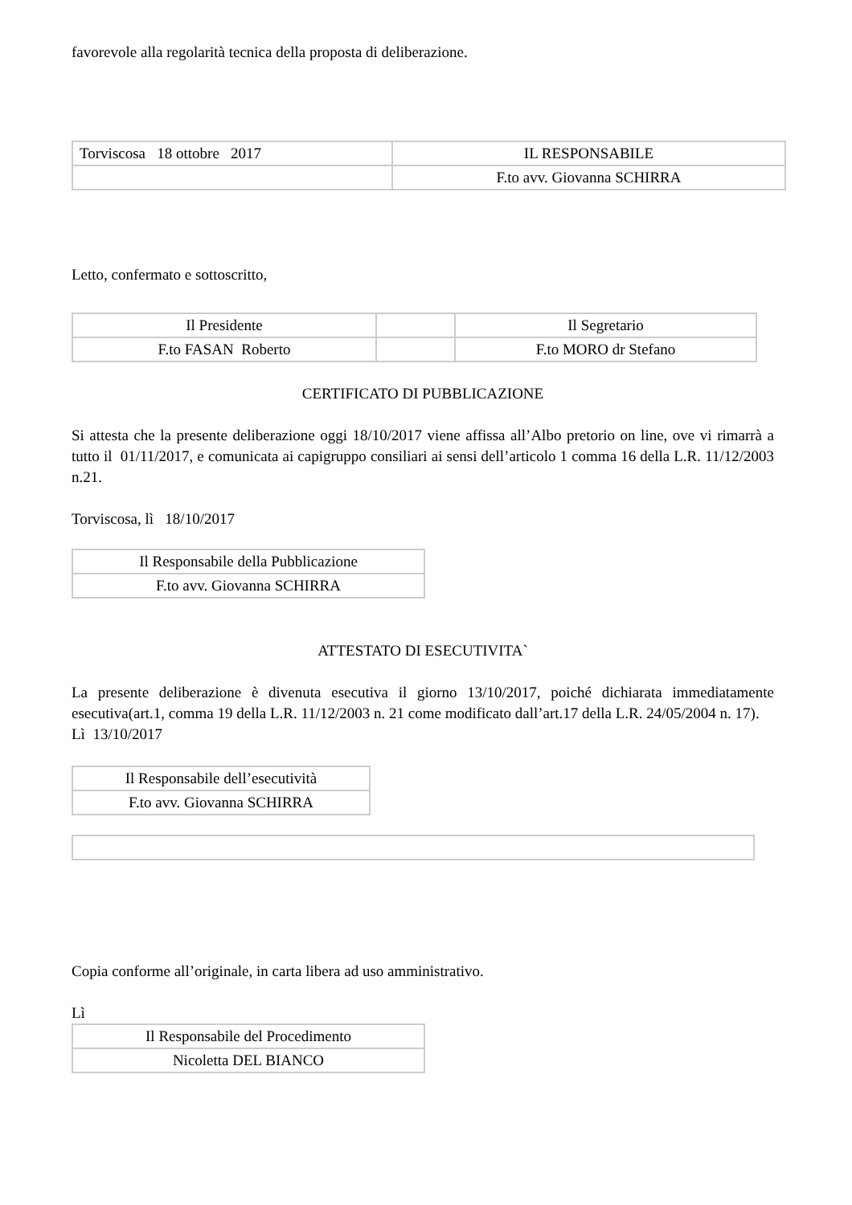favorevole alla regolarità tecnica della proposta di deliberazione.
| Torviscosa 18 ottobre 2017 | IL RESPONSABILE |
| | F.to avv. Giovanna SCHIRRA |
Letto, confermato e sottoscritto,
| Il Presidente | | Il Segretario |
| F.to FASAN Roberto | | F.to MORO dr Stefano |
CERTIFICATO DI PUBBLICAZIONE
Si attesta che la presente deliberazione oggi 18/10/2017 viene affissa all’Albo pretorio on line, ove vi rimarrà a tutto il 01/11/2017, e comunicata ai capigruppo consiliari ai sensi dell’articolo 1 comma 16 della L.R. 11/12/2003 n.21.
Torviscosa, lì 18/10/2017
| Il Responsabile della Pubblicazione |
| F.to avv. Giovanna SCHIRRA |
ATTESTATO DI ESECUTIVITA`
La presente deliberazione è divenuta esecutiva il giorno 13/10/2017, poiché dichiarata immediatamente esecutiva(art.1, comma 19 della L.R. 11/12/2003 n. 21 come modificato dall’art.17 della L.R. 24/05/2004 n. 17).
Lì 13/10/2017
| Il Responsabile dell’esecutività |
| F.to avv. Giovanna SCHIRRA |
Copia conforme all’originale, in carta libera ad uso amministrativo.
Lì
| Il Responsabile del Procedimento |
| Nicoletta DEL BIANCO |